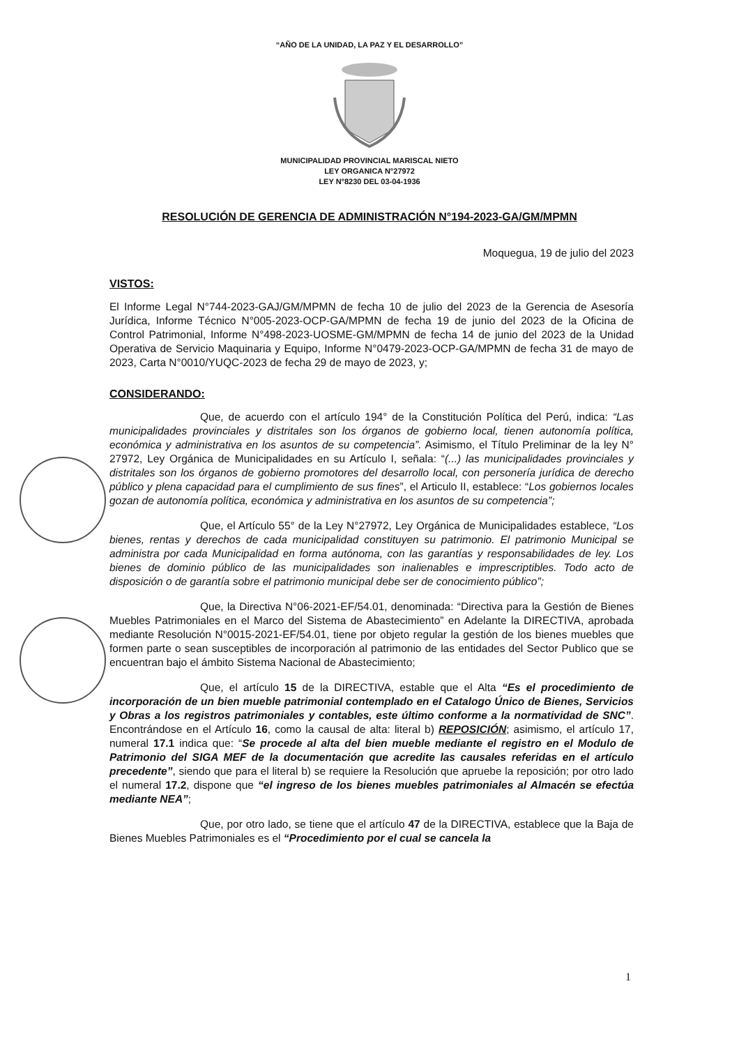“AÑO DE LA UNIDAD, LA PAZ Y EL DESARROLLO”
MUNICIPALIDAD PROVINCIAL MARISCAL NIETO
LEY ORGANICA N°27972
LEY N°8230 DEL 03-04-1936
RESOLUCIÓN DE GERENCIA DE ADMINISTRACIÓN N°194-2023-GA/GM/MPMN
Moquegua, 19 de julio del 2023
VISTOS:
El Informe Legal N°744-2023-GAJ/GM/MPMN de fecha 10 de julio del 2023 de la Gerencia de Asesoría Jurídica, Informe Técnico N°005-2023-OCP-GA/MPMN de fecha 19 de junio del 2023 de la Oficina de Control Patrimonial, Informe N°498-2023-UOSME-GM/MPMN de fecha 14 de junio del 2023 de la Unidad Operativa de Servicio Maquinaria y Equipo, Informe N°0479-2023-OCP-GA/MPMN de fecha 31 de mayo de 2023, Carta N°0010/YUQC-2023 de fecha 29 de mayo de 2023, y;
CONSIDERANDO:
Que, de acuerdo con el artículo 194° de la Constitución Política del Perú, indica: “Las municipalidades provinciales y distritales son los órganos de gobierno local, tienen autonomía política, económica y administrativa en los asuntos de su competencia”. Asimismo, el Título Preliminar de la ley N° 27972, Ley Orgánica de Municipalidades en su Artículo I, señala: “(...) las municipalidades provinciales y distritales son los órganos de gobierno promotores del desarrollo local, con personería jurídica de derecho público y plena capacidad para el cumplimiento de sus fines”, el Articulo II, establece: “Los gobiernos locales gozan de autonomía política, económica y administrativa en los asuntos de su competencia”;
Que, el Artículo 55° de la Ley N°27972, Ley Orgánica de Municipalidades establece, “Los bienes, rentas y derechos de cada municipalidad constituyen su patrimonio. El patrimonio Municipal se administra por cada Municipalidad en forma autónoma, con las garantías y responsabilidades de ley. Los bienes de dominio público de las municipalidades son inalienables e imprescriptibles. Todo acto de disposición o de garantía sobre el patrimonio municipal debe ser de conocimiento público”;
Que, la Directiva N°06-2021-EF/54.01, denominada: “Directiva para la Gestión de Bienes Muebles Patrimoniales en el Marco del Sistema de Abastecimiento” en Adelante la DIRECTIVA, aprobada mediante Resolución N°0015-2021-EF/54.01, tiene por objeto regular la gestión de los bienes muebles que formen parte o sean susceptibles de incorporación al patrimonio de las entidades del Sector Publico que se encuentran bajo el ámbito Sistema Nacional de Abastecimiento;
Que, el artículo 15 de la DIRECTIVA, estable que el Alta “Es el procedimiento de incorporación de un bien mueble patrimonial contemplado en el Catalogo Único de Bienes, Servicios y Obras a los registros patrimoniales y contables, este último conforme a la normatividad de SNC”. Encontrándose en el Artículo 16, como la causal de alta: literal b) REPOSICIÓN; asimismo, el artículo 17, numeral 17.1 indica que: “Se procede al alta del bien mueble mediante el registro en el Modulo de Patrimonio del SIGA MEF de la documentación que acredite las causales referidas en el artículo precedente”, siendo que para el literal b) se requiere la Resolución que apruebe la reposición; por otro lado el numeral 17.2, dispone que “el ingreso de los bienes muebles patrimoniales al Almacén se efectúa mediante NEA”;
Que, por otro lado, se tiene que el artículo 47 de la DIRECTIVA, establece que la Baja de Bienes Muebles Patrimoniales es el “Procedimiento por el cual se cancela la
1